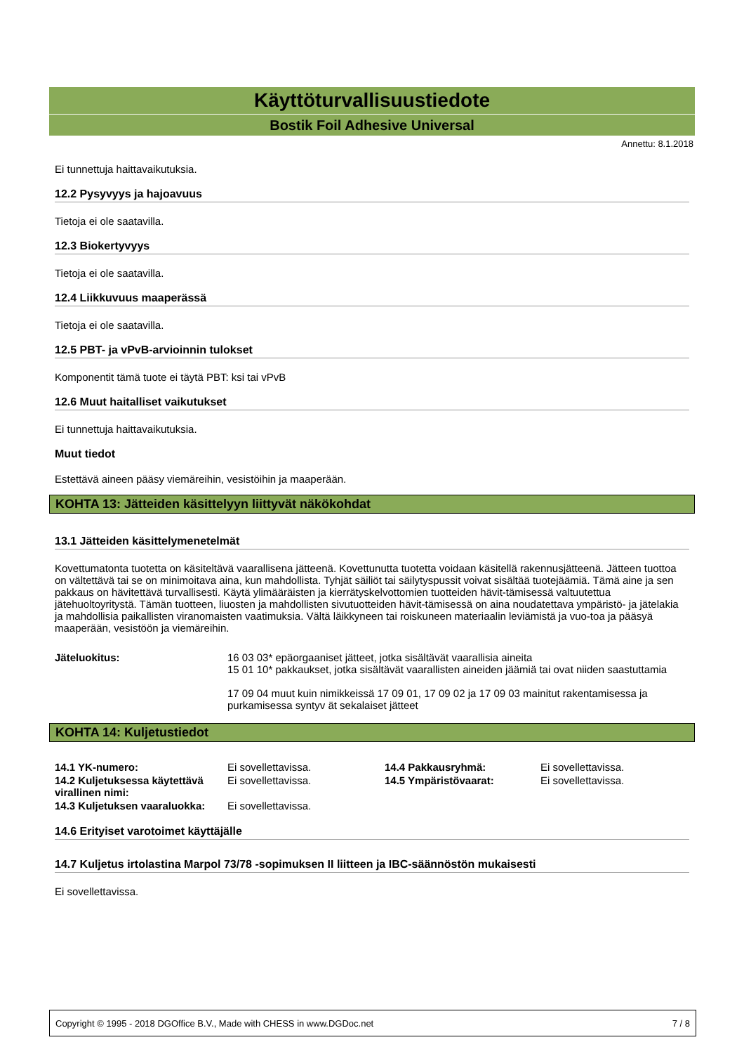Käyttöturvallisuustiedote
Bostik Foil Adhesive Universal
Annettu: 8.1.2018
Ei tunnettuja haittavaikutuksia.
12.2 Pysyvyys ja hajoavuus
Tietoja ei ole saatavilla.
12.3 Biokertyvyys
Tietoja ei ole saatavilla.
12.4 Liikkuvuus maaperässä
Tietoja ei ole saatavilla.
12.5 PBT- ja vPvB-arvioinnin tulokset
Komponentit tämä tuote ei täytä PBT: ksi tai vPvB
12.6 Muut haitalliset vaikutukset
Ei tunnettuja haittavaikutuksia.
Muut tiedot
Estettävä aineen pääsy viemäreihin, vesistöihin ja maaperään.
KOHTA 13: Jätteiden käsittelyyn liittyvät näkökohdat
13.1 Jätteiden käsittelymenetelmät
Kovettumatonta tuotetta on käsiteltävä vaarallisena jätteenä. Kovettunutta tuotetta voidaan käsitellä rakennusjätteenä. Jätteen tuottoa on vältettävä tai se on minimoitava aina, kun mahdollista. Tyhjät säiliöt tai säilytyspussit voivat sisältää tuotejäämiä. Tämä aine ja sen pakkaus on hävitettävä turvallisesti. Käytä ylimääräisten ja kierrätyskelvottomien tuotteiden hävit-tämisessä valtuutettua jätehuoltoyritystä. Tämän tuotteen, liuosten ja mahdollisten sivutuotteiden hävit-tämisessä on aina noudatettava ympäristö- ja jätelakia ja mahdollisia paikallisten viranomaisten vaatimuksia. Vältä läikkyneen tai roiskuneen materiaalin leviämistä ja vuo-toa ja pääsyä maaperään, vesistöön ja viemäreihin.
| Jäteluokitus: | 16 03 03* epäorgaaniset jätteet, jotka sisältävät vaarallisia aineita 15 01 10* pakkaukset, jotka sisältävät vaarallisten aineiden jäämiä tai ovat niiden saastuttamia 17 09 04 muut kuin nimikkeissä 17 09 01, 17 09 02 ja 17 09 03 mainitut rakentamisessa ja purkamisessa syntyv ät sekalaiset jätteet |
KOHTA 14: Kuljetustiedot
| 14.1 YK-numero: | Ei sovellettavissa. | 14.4 Pakkausryhmä: | Ei sovellettavissa. |
| 14.2 Kuljetuksessa käytettävä virallinen nimi: | Ei sovellettavissa. | 14.5 Ympäristövaarat: | Ei sovellettavissa. |
| 14.3 Kuljetuksen vaaraluokka: | Ei sovellettavissa. | | |
14.6 Erityiset varotoimet käyttäjälle
14.7 Kuljetus irtolastina Marpol 73/78 -sopimuksen II liitteen ja IBC-säännöstön mukaisesti
Ei sovellettavissa.
Copyright © 1995 - 2018 DGOffice B.V., Made with CHESS in www.DGDoc.net 7 / 8